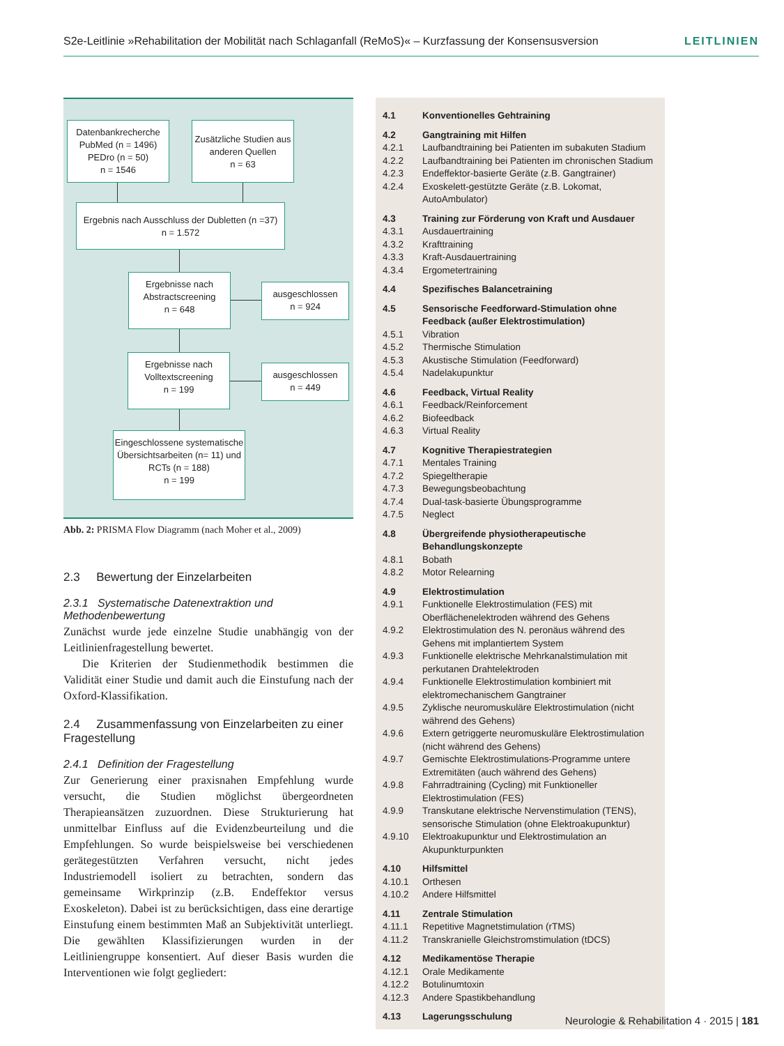S2e-Leitlinie »Rehabilitation der Mobilität nach Schlaganfall (ReMoS)« – Kurzfassung der Konsensusversion LEITLINIEN
Datenbankrecherche
PubMed (n = 1496)
PEDro (n = 50)
n = 1546
Zusätzliche Studien aus anderen Quellen
n = 63
Ergebnis nach Ausschluss der Dubletten (n =37)
n = 1.572
Ergebnisse nach Abstractscreening
n = 648
ausgeschlossen
n = 924
Ergebnisse nach Volltextscreening
n = 199
ausgeschlossen
n = 449
Eingeschlossene systematische Übersichtsarbeiten (n= 11) und RCTs (n = 188)
n = 199
Abb. 2: PRISMA Flow Diagramm (nach Moher et al., 2009)
2.3 Bewertung der Einzelarbeiten
2.3.1 Systematische Datenextraktion und Methodenbewertung
Zunächst wurde jede einzelne Studie unabhängig von der Leitlinienfragestellung bewertet.
Die Kriterien der Studienmethodik bestimmen die Validität einer Studie und damit auch die Einstufung nach der Oxford-Klassifikation.
2.4 Zusammenfassung von Einzelarbeiten zu einer Fragestellung
2.4.1 Definition der Fragestellung
Zur Generierung einer praxisnahen Empfehlung wurde versucht, die Studien möglichst übergeordneten Therapieansätzen zuzuordnen. Diese Strukturierung hat unmittelbar Einfluss auf die Evidenzbeurteilung und die Empfehlungen. So wurde beispielsweise bei verschiedenen gerätegestützten Verfahren versucht, nicht jedes Industriemodell isoliert zu betrachten, sondern das gemeinsame Wirkprinzip (z.B. Endeffektor versus Exoskeleton). Dabei ist zu berücksichtigen, dass eine derartige Einstufung einem bestimmten Maß an Subjektivität unterliegt. Die gewählten Klassifizierungen wurden in der Leitliniengruppe konsentiert. Auf dieser Basis wurden die Interventionen wie folgt gegliedert:
4.1 Konventionelles Gehtraining
4.2 Gangtraining mit Hilfen
4.2.1 Laufbandtraining bei Patienten im subakuten Stadium
4.2.2 Laufbandtraining bei Patienten im chronischen Stadium
4.2.3 Endeffektor-basierte Geräte (z.B. Gangtrainer)
4.2.4 Exoskelett-gestützte Geräte (z.B. Lokomat, AutoAmbulator)
4.3 Training zur Förderung von Kraft und Ausdauer
4.3.1 Ausdauertraining
4.3.2 Krafttraining
4.3.3 Kraft-Ausdauertraining
4.3.4 Ergometertraining
4.4 Spezifisches Balancetraining
4.5 Sensorische Feedforward-Stimulation ohne Feedback (außer Elektrostimulation)
4.5.1 Vibration
4.5.2 Thermische Stimulation
4.5.3 Akustische Stimulation (Feedforward)
4.5.4 Nadelakupunktur
4.6 Feedback, Virtual Reality
4.6.1 Feedback/Reinforcement
4.6.2 Biofeedback
4.6.3 Virtual Reality
4.7 Kognitive Therapiestrategien
4.7.1 Mentales Training
4.7.2 Spiegeltherapie
4.7.3 Bewegungsbeobachtung
4.7.4 Dual-task-basierte Übungsprogramme
4.7.5 Neglect
4.8 Übergreifende physiotherapeutische Behandlungskonzepte
4.8.1 Bobath
4.8.2 Motor Relearning
4.9 Elektrostimulation
4.9.1 Funktionelle Elektrostimulation (FES) mit Oberflächenelektroden während des Gehens
4.9.2 Elektrostimulation des N. peronäus während des Gehens mit implantiertem System
4.9.3 Funktionelle elektrische Mehrkanalstimulation mit perkutanen Drahtelektroden
4.9.4 Funktionelle Elektrostimulation kombiniert mit elektromechanischem Gangtrainer
4.9.5 Zyklische neuromuskuläre Elektrostimulation (nicht während des Gehens)
4.9.6 Extern getriggerte neuromuskuläre Elektrostimulation (nicht während des Gehens)
4.9.7 Gemischte Elektrostimulations-Programme untere Extremitäten (auch während des Gehens)
4.9.8 Fahrradtraining (Cycling) mit Funktioneller Elektrostimulation (FES)
4.9.9 Transkutane elektrische Nervenstimulation (TENS), sensorische Stimulation (ohne Elektroakupunktur)
4.9.10 Elektroakupunktur und Elektrostimulation an Akupunkturpunkten
4.10 Hilfsmittel
4.10.1 Orthesen
4.10.2 Andere Hilfsmittel
4.11 Zentrale Stimulation
4.11.1 Repetitive Magnetstimulation (rTMS)
4.11.2 Transkranielle Gleichstromstimulation (tDCS)
4.12 Medikamentöse Therapie
4.12.1 Orale Medikamente
4.12.2 Botulinumtoxin
4.12.3 Andere Spastikbehandlung
4.13 Lagerungsschulung
Neurologie & Rehabilitation 4 · 2015 | 181